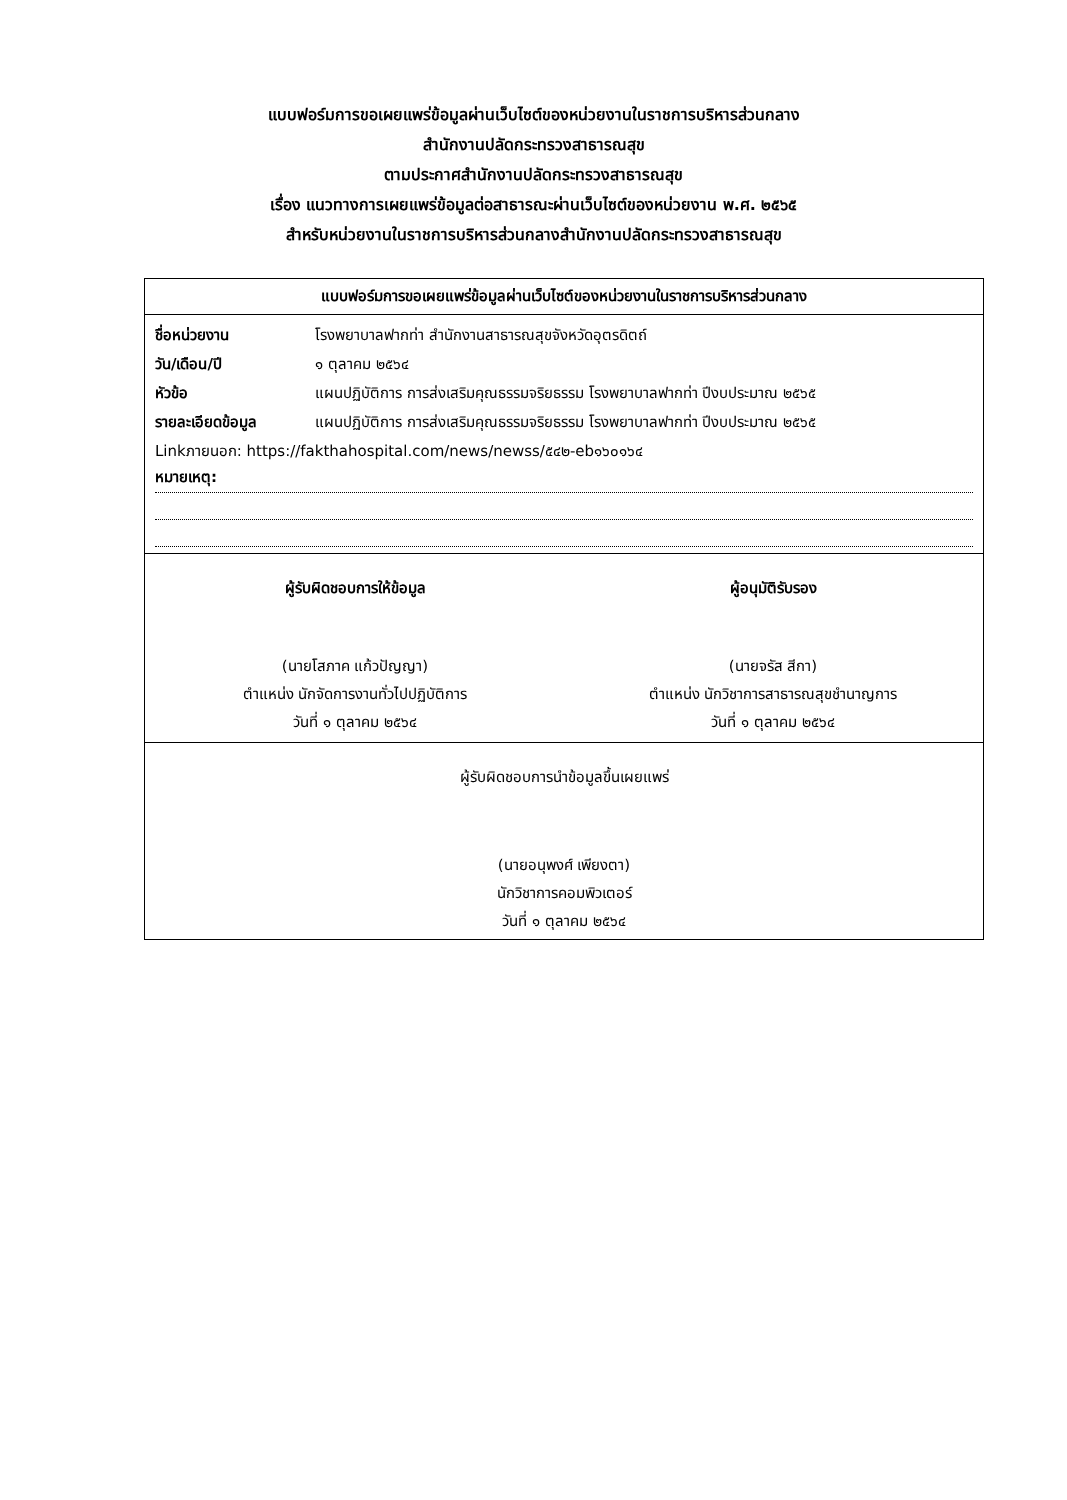แบบฟอร์มการขอเผยแพร่ข้อมูลผ่านเว็บไซต์ของหน่วยงานในราชการบริหารส่วนกลาง
สำนักงานปลัดกระทรวงสาธารณสุข
ตามประกาศสำนักงานปลัดกระทรวงสาธารณสุข
เรื่อง แนวทางการเผยแพร่ข้อมูลต่อสาธารณะผ่านเว็บไซต์ของหน่วยงาน พ.ศ. ๒๕๖๕
สำหรับหน่วยงานในราชการบริหารส่วนกลางสำนักงานปลัดกระทรวงสาธารณสุข
แบบฟอร์มการขอเผยแพร่ข้อมูลผ่านเว็บไซต์ของหน่วยงานในราชการบริหารส่วนกลาง
| ชื่อหน่วยงาน | โรงพยาบาลฟากท่า สำนักงานสาธารณสุขจังหวัดอุตรดิตถ์ |
| วัน/เดือน/ปี | ๑ ตุลาคม ๒๕๖๔ |
| หัวข้อ | แผนปฏิบัติการ การส่งเสริมคุณธรรมจริยธรรม โรงพยาบาลฟากท่า ปีงบประมาณ ๒๕๖๕ |
| รายละเอียดข้อมูล | แผนปฏิบัติการ การส่งเสริมคุณธรรมจริยธรรม โรงพยาบาลฟากท่า ปีงบประมาณ ๒๕๖๕ |
| Linkภายนอก: https://fakthahospital.com/news/newss/๕๔๒-eb๑๖๐๑๖๔ | |
หมายเหตุ:
ผู้รับผิดชอบการให้ข้อมูล
(นายโสภาค แก้วปัญญา)
ตำแหน่ง นักจัดการงานทั่วไปปฏิบัติการ
วันที่ ๑ ตุลาคม ๒๕๖๔
ผู้อนุมัติรับรอง
(นายจรัส สีกา)
ตำแหน่ง นักวิชาการสาธารณสุขชำนาญการ
วันที่ ๑ ตุลาคม ๒๕๖๔
ผู้รับผิดชอบการนำข้อมูลขึ้นเผยแพร่
(นายอนุพงศ์ เพียงตา)
นักวิชาการคอมพิวเตอร์
วันที่ ๑ ตุลาคม ๒๕๖๔